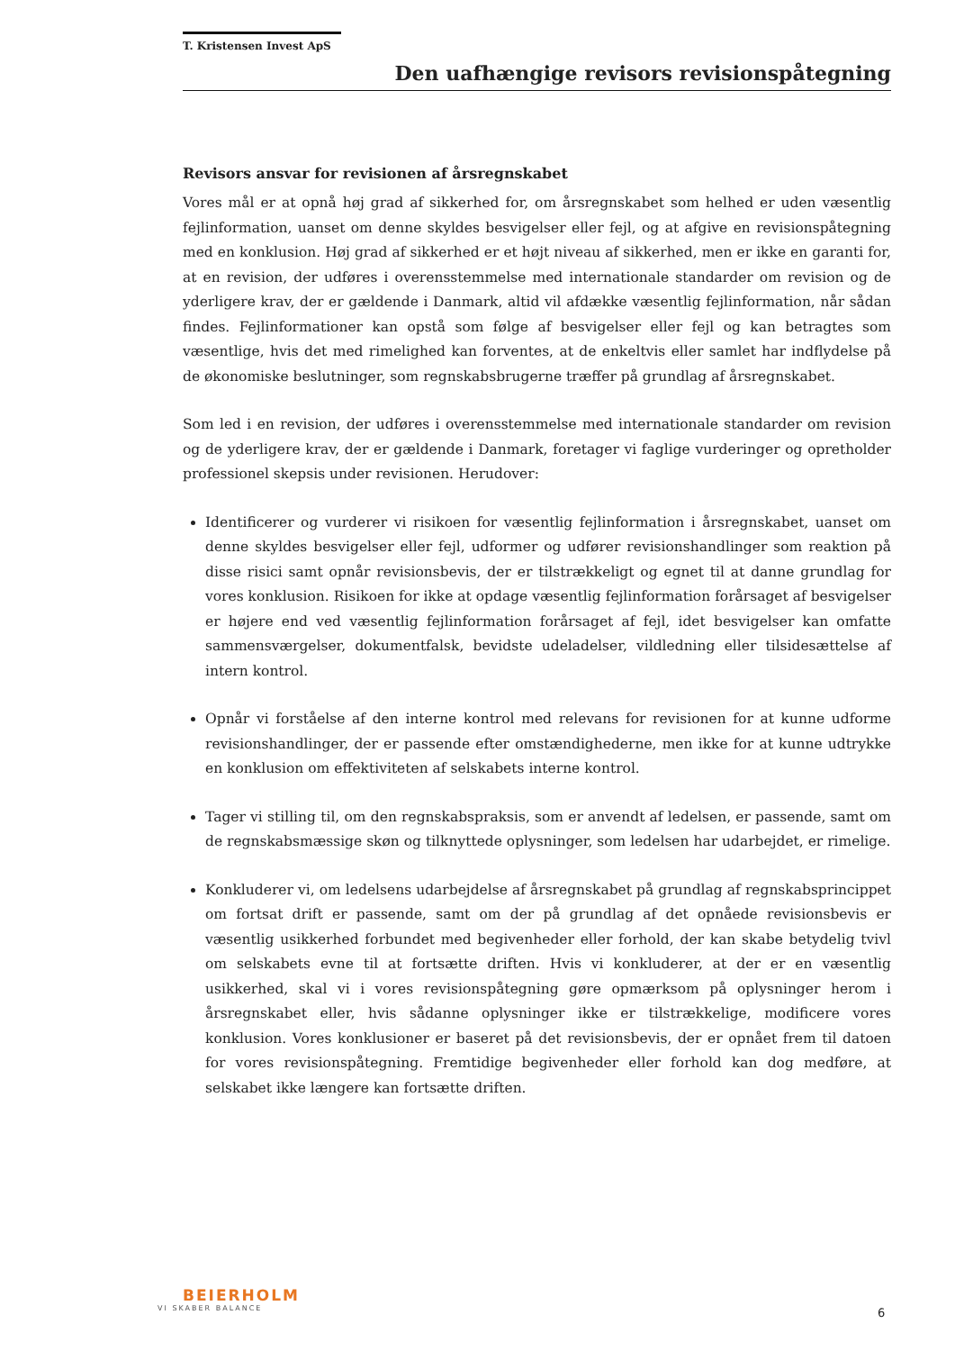T. Kristensen Invest ApS
Den uafhængige revisors revisionspåtegning
Revisors ansvar for revisionen af årsregnskabet
Vores mål er at opnå høj grad af sikkerhed for, om årsregnskabet som helhed er uden væsentlig fejlinformation, uanset om denne skyldes besvigelser eller fejl, og at afgive en revisionspåtegning med en konklusion. Høj grad af sikkerhed er et højt niveau af sikkerhed, men er ikke en garanti for, at en revision, der udføres i overensstemmelse med internationale standarder om revision og de yderligere krav, der er gældende i Danmark, altid vil afdække væsentlig fejlinformation, når sådan findes. Fejlinformationer kan opstå som følge af besvigelser eller fejl og kan betragtes som væsentlige, hvis det med rimelighed kan forventes, at de enkeltvis eller samlet har indflydelse på de økonomiske beslutninger, som regnskabsbrugerne træffer på grundlag af årsregnskabet.
Som led i en revision, der udføres i overensstemmelse med internationale standarder om revision og de yderligere krav, der er gældende i Danmark, foretager vi faglige vurderinger og opretholder professionel skepsis under revisionen. Herudover:
Identificerer og vurderer vi risikoen for væsentlig fejlinformation i årsregnskabet, uanset om denne skyldes besvigelser eller fejl, udformer og udfører revisionshandlinger som reaktion på disse risici samt opnår revisionsbevis, der er tilstrækkeligt og egnet til at danne grundlag for vores konklusion. Risikoen for ikke at opdage væsentlig fejlinformation forårsaget af besvigelser er højere end ved væsentlig fejlinformation forårsaget af fejl, idet besvigelser kan omfatte sammensværgelser, dokumentfalsk, bevidste udeladelser, vildledning eller tilsidesættelse af intern kontrol.
Opnår vi forståelse af den interne kontrol med relevans for revisionen for at kunne udforme revisionshandlinger, der er passende efter omstændighederne, men ikke for at kunne udtrykke en konklusion om effektiviteten af selskabets interne kontrol.
Tager vi stilling til, om den regnskabspraksis, som er anvendt af ledelsen, er passende, samt om de regnskabsmæssige skøn og tilknyttede oplysninger, som ledelsen har udarbejdet, er rimelige.
Konkluderer vi, om ledelsens udarbejdelse af årsregnskabet på grundlag af regnskabsprincippet om fortsat drift er passende, samt om der på grundlag af det opnåede revisionsbevis er væsentlig usikkerhed forbundet med begivenheder eller forhold, der kan skabe betydelig tvivl om selskabets evne til at fortsætte driften. Hvis vi konkluderer, at der er en væsentlig usikkerhed, skal vi i vores revisionspåtegning gøre opmærksom på oplysninger herom i årsregnskabet eller, hvis sådanne oplysninger ikke er tilstrækkelige, modificere vores konklusion. Vores konklusioner er baseret på det revisionsbevis, der er opnået frem til datoen for vores revisionspåtegning. Fremtidige begivenheder eller forhold kan dog medføre, at selskabet ikke længere kan fortsætte driften.
BEIERHOLM
VI SKABER BALANCE
6